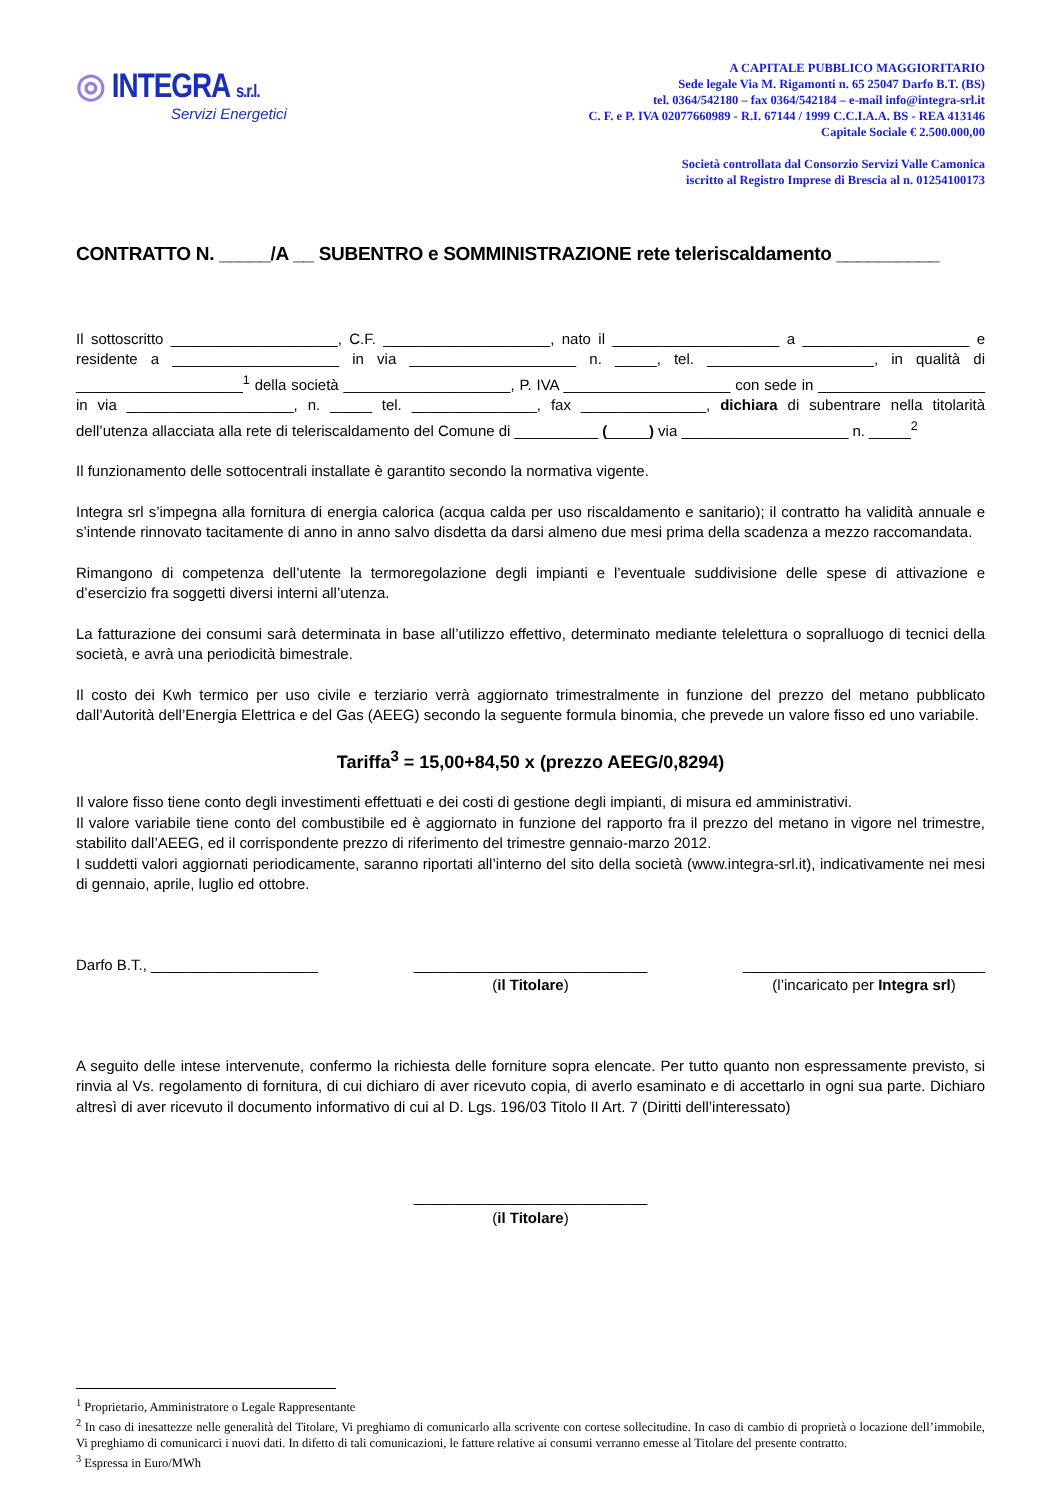◎ INTEGRA s.r.l.
Servizi Energetici
A CAPITALE PUBBLICO MAGGIORITARIO
Sede legale Via M. Rigamonti n. 65 25047 Darfo B.T. (BS)
tel. 0364/542180 – fax 0364/542184 – e-mail info@integra-srl.it
C. F. e P. IVA 02077660989 - R.I. 67144 / 1999 C.C.I.A.A. BS - REA 413146
Capitale Sociale € 2.500.000,00
Società controllata dal Consorzio Servizi Valle Camonica
iscritto al Registro Imprese di Brescia al n. 01254100173
CONTRATTO N. _____/A __ SUBENTRO e SOMMINISTRAZIONE rete teleriscaldamento __________
Il sottoscritto ____________________, C.F. ____________________, nato il ____________________ a ____________________ e residente a ____________________ in via ____________________ n. _____, tel. ____________________, in qualità di ____________________<sup>1</sup> della società ____________________, P. IVA ____________________ con sede in ____________________ in via ____________________, n. _____ tel. _______________, fax _______________, dichiara di subentrare nella titolarità dell’utenza allacciata alla rete di teleriscaldamento del Comune di __________ (_____) via ____________________ n. _____<sup>2</sup>
Il funzionamento delle sottocentrali installate è garantito secondo la normativa vigente.
Integra srl s’impegna alla fornitura di energia calorica (acqua calda per uso riscaldamento e sanitario); il contratto ha validità annuale e s’intende rinnovato tacitamente di anno in anno salvo disdetta da darsi almeno due mesi prima della scadenza a mezzo raccomandata.
Rimangono di competenza dell’utente la termoregolazione degli impianti e l’eventuale suddivisione delle spese di attivazione e d’esercizio fra soggetti diversi interni all’utenza.
La fatturazione dei consumi sarà determinata in base all’utilizzo effettivo, determinato mediante telelettura o sopralluogo di tecnici della società, e avrà una periodicità bimestrale.
Il costo dei Kwh termico per uso civile e terziario verrà aggiornato trimestralmente in funzione del prezzo del metano pubblicato dall’Autorità dell’Energia Elettrica e del Gas (AEEG) secondo la seguente formula binomia, che prevede un valore fisso ed uno variabile.
Tariffa<sup>3</sup> = 15,00+84,50 x (prezzo AEEG/0,8294)
Il valore fisso tiene conto degli investimenti effettuati e dei costi di gestione degli impianti, di misura ed amministrativi.
Il valore variabile tiene conto del combustibile ed è aggiornato in funzione del rapporto fra il prezzo del metano in vigore nel trimestre, stabilito dall’AEEG, ed il corrispondente prezzo di riferimento del trimestre gennaio-marzo 2012.
I suddetti valori aggiornati periodicamente, saranno riportati all’interno del sito della società (www.integra-srl.it), indicativamente nei mesi di gennaio, aprile, luglio ed ottobre.
Darfo B.T., ____________________
____________________________
(il Titolare)
_____________________________
(l’incaricato per Integra srl)
A seguito delle intese intervenute, confermo la richiesta delle forniture sopra elencate. Per tutto quanto non espressamente previsto, si rinvia al Vs. regolamento di fornitura, di cui dichiaro di aver ricevuto copia, di averlo esaminato e di accettarlo in ogni sua parte. Dichiaro altresì di aver ricevuto il documento informativo di cui al D. Lgs. 196/03 Titolo II Art. 7 (Diritti dell’interessato)
____________________________
(il Titolare)
<sup>1</sup> Proprietario, Amministratore o Legale Rappresentante
<sup>2</sup> In caso di inesattezze nelle generalità del Titolare, Vi preghiamo di comunicarlo alla scrivente con cortese sollecitudine. In caso di cambio di proprietà o locazione dell’immobile, Vi preghiamo di comunicarci i nuovi dati. In difetto di tali comunicazioni, le fatture relative ai consumi verranno emesse al Titolare del presente contratto.
<sup>3</sup> Espressa in Euro/MWh